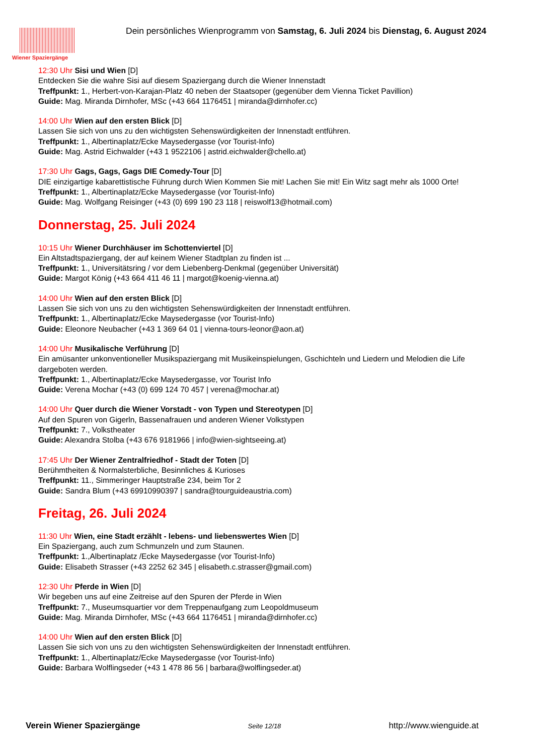Wiener Spaziergänge
Dein persönliches Wienprogramm von Samstag, 6. Juli 2024 bis Dienstag, 6. August 2024
12:30 Uhr Sisi und Wien [D]
Entdecken Sie die wahre Sisi auf diesem Spaziergang durch die Wiener Innenstadt
Treffpunkt: 1., Herbert-von-Karajan-Platz 40 neben der Staatsoper (gegenüber dem Vienna Ticket Pavillion)
Guide: Mag. Miranda Dirnhofer, MSc (+43 664 1176451 | miranda@dirnhofer.cc)
14:00 Uhr Wien auf den ersten Blick [D]
Lassen Sie sich von uns zu den wichtigsten Sehenswürdigkeiten der Innenstadt entführen.
Treffpunkt: 1., Albertinaplatz/Ecke Maysedergasse (vor Tourist-Info)
Guide: Mag. Astrid Eichwalder (+43 1 9522106 | astrid.eichwalder@chello.at)
17:30 Uhr Gags, Gags, Gags DIE Comedy-Tour [D]
DIE einzigartige kabarettistische Führung durch Wien Kommen Sie mit! Lachen Sie mit! Ein Witz sagt mehr als 1000 Orte!
Treffpunkt: 1., Albertinaplatz/Ecke Maysedergasse (vor Tourist-Info)
Guide: Mag. Wolfgang Reisinger (+43 (0) 699 190 23 118 | reiswolf13@hotmail.com)
Donnerstag, 25. Juli 2024
10:15 Uhr Wiener Durchhäuser im Schottenviertel [D]
Ein Altstadtspaziergang, der auf keinem Wiener Stadtplan zu finden ist ...
Treffpunkt: 1., Universitätsring / vor dem Liebenberg-Denkmal (gegenüber Universität)
Guide: Margot König (+43 664 411 46 11 | margot@koenig-vienna.at)
14:00 Uhr Wien auf den ersten Blick [D]
Lassen Sie sich von uns zu den wichtigsten Sehenswürdigkeiten der Innenstadt entführen.
Treffpunkt: 1., Albertinaplatz/Ecke Maysedergasse (vor Tourist-Info)
Guide: Eleonore Neubacher (+43 1 369 64 01 | vienna-tours-leonor@aon.at)
14:00 Uhr Musikalische Verführung [D]
Ein amüsanter unkonventioneller Musikspaziergang mit Musikeinspielungen, Gschichteln und Liedern und Melodien die Life dargeboten werden.
Treffpunkt: 1., Albertinaplatz/Ecke Maysedergasse, vor Tourist Info
Guide: Verena Mochar (+43 (0) 699 124 70 457 | verena@mochar.at)
14:00 Uhr Quer durch die Wiener Vorstadt - von Typen und Stereotypen [D]
Auf den Spuren von Gigerln, Bassenafrauen und anderen Wiener Volkstypen
Treffpunkt: 7., Volkstheater
Guide: Alexandra Stolba (+43 676 9181966 | info@wien-sightseeing.at)
17:45 Uhr Der Wiener Zentralfriedhof - Stadt der Toten [D]
Berühmtheiten & Normalsterbliche, Besinnliches & Kurioses
Treffpunkt: 11., Simmeringer Hauptstraße 234, beim Tor 2
Guide: Sandra Blum (+43 69910990397 | sandra@tourguideaustria.com)
Freitag, 26. Juli 2024
11:30 Uhr Wien, eine Stadt erzählt - lebens- und liebenswertes Wien [D]
Ein Spaziergang, auch zum Schmunzeln und zum Staunen.
Treffpunkt: 1.,Albertinaplatz /Ecke Maysedergasse (vor Tourist-Info)
Guide: Elisabeth Strasser (+43 2252 62 345 | elisabeth.c.strasser@gmail.com)
12:30 Uhr Pferde in Wien [D]
Wir begeben uns auf eine Zeitreise auf den Spuren der Pferde in Wien
Treffpunkt: 7., Museumsquartier vor dem Treppenaufgang zum Leopoldmuseum
Guide: Mag. Miranda Dirnhofer, MSc (+43 664 1176451 | miranda@dirnhofer.cc)
14:00 Uhr Wien auf den ersten Blick [D]
Lassen Sie sich von uns zu den wichtigsten Sehenswürdigkeiten der Innenstadt entführen.
Treffpunkt: 1., Albertinaplatz/Ecke Maysedergasse (vor Tourist-Info)
Guide: Barbara Wolflingseder (+43 1 478 86 56 | barbara@wolflingseder.at)
Verein Wiener Spaziergänge Seite 12/18 http://www.wienguide.at